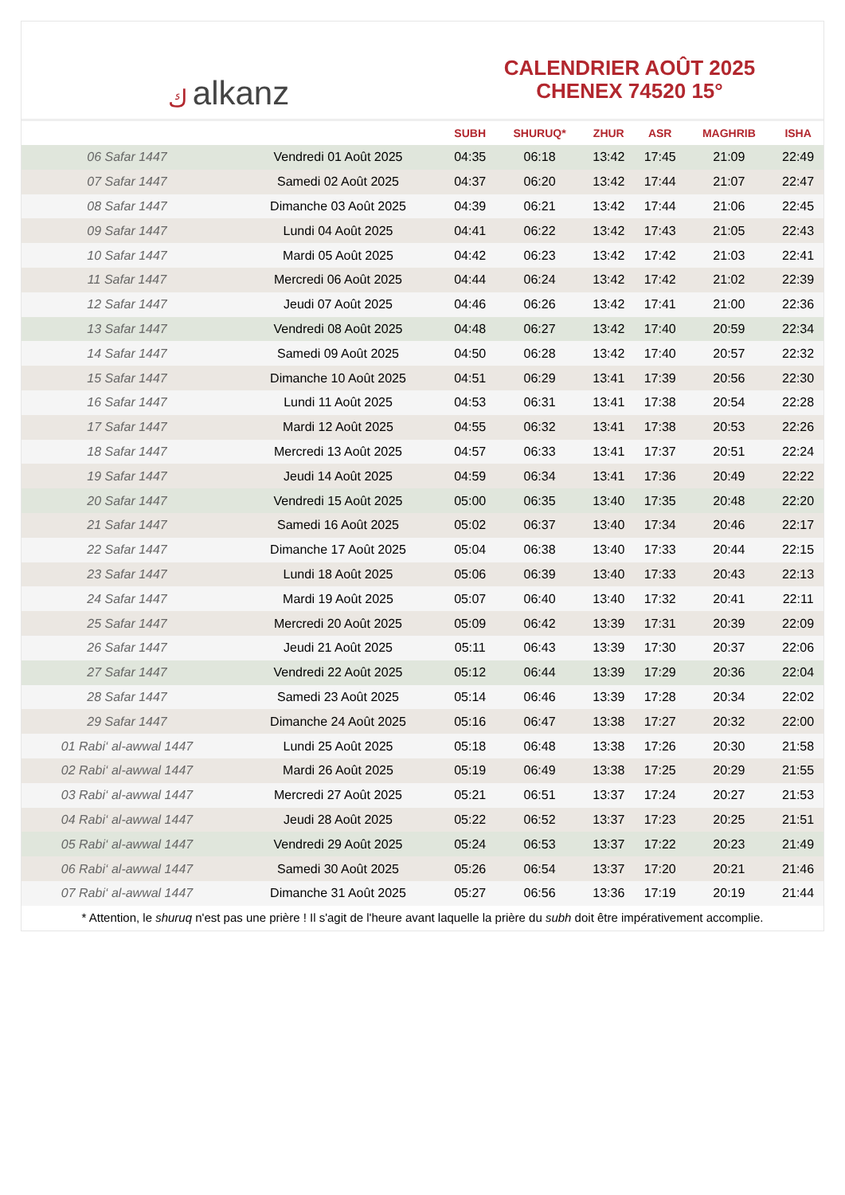ﻙalkanz
CALENDRIER AOÛT 2025
CHENEX 74520 15°
| | | SUBH | SHURUQ* | ZHUR | ASR | MAGHRIB | ISHA |
| --- | --- | --- | --- | --- | --- | --- | --- |
| 06 Safar 1447 | Vendredi 01 Août 2025 | 04:35 | 06:18 | 13:42 | 17:45 | 21:09 | 22:49 |
| 07 Safar 1447 | Samedi 02 Août 2025 | 04:37 | 06:20 | 13:42 | 17:44 | 21:07 | 22:47 |
| 08 Safar 1447 | Dimanche 03 Août 2025 | 04:39 | 06:21 | 13:42 | 17:44 | 21:06 | 22:45 |
| 09 Safar 1447 | Lundi 04 Août 2025 | 04:41 | 06:22 | 13:42 | 17:43 | 21:05 | 22:43 |
| 10 Safar 1447 | Mardi 05 Août 2025 | 04:42 | 06:23 | 13:42 | 17:42 | 21:03 | 22:41 |
| 11 Safar 1447 | Mercredi 06 Août 2025 | 04:44 | 06:24 | 13:42 | 17:42 | 21:02 | 22:39 |
| 12 Safar 1447 | Jeudi 07 Août 2025 | 04:46 | 06:26 | 13:42 | 17:41 | 21:00 | 22:36 |
| 13 Safar 1447 | Vendredi 08 Août 2025 | 04:48 | 06:27 | 13:42 | 17:40 | 20:59 | 22:34 |
| 14 Safar 1447 | Samedi 09 Août 2025 | 04:50 | 06:28 | 13:42 | 17:40 | 20:57 | 22:32 |
| 15 Safar 1447 | Dimanche 10 Août 2025 | 04:51 | 06:29 | 13:41 | 17:39 | 20:56 | 22:30 |
| 16 Safar 1447 | Lundi 11 Août 2025 | 04:53 | 06:31 | 13:41 | 17:38 | 20:54 | 22:28 |
| 17 Safar 1447 | Mardi 12 Août 2025 | 04:55 | 06:32 | 13:41 | 17:38 | 20:53 | 22:26 |
| 18 Safar 1447 | Mercredi 13 Août 2025 | 04:57 | 06:33 | 13:41 | 17:37 | 20:51 | 22:24 |
| 19 Safar 1447 | Jeudi 14 Août 2025 | 04:59 | 06:34 | 13:41 | 17:36 | 20:49 | 22:22 |
| 20 Safar 1447 | Vendredi 15 Août 2025 | 05:00 | 06:35 | 13:40 | 17:35 | 20:48 | 22:20 |
| 21 Safar 1447 | Samedi 16 Août 2025 | 05:02 | 06:37 | 13:40 | 17:34 | 20:46 | 22:17 |
| 22 Safar 1447 | Dimanche 17 Août 2025 | 05:04 | 06:38 | 13:40 | 17:33 | 20:44 | 22:15 |
| 23 Safar 1447 | Lundi 18 Août 2025 | 05:06 | 06:39 | 13:40 | 17:33 | 20:43 | 22:13 |
| 24 Safar 1447 | Mardi 19 Août 2025 | 05:07 | 06:40 | 13:40 | 17:32 | 20:41 | 22:11 |
| 25 Safar 1447 | Mercredi 20 Août 2025 | 05:09 | 06:42 | 13:39 | 17:31 | 20:39 | 22:09 |
| 26 Safar 1447 | Jeudi 21 Août 2025 | 05:11 | 06:43 | 13:39 | 17:30 | 20:37 | 22:06 |
| 27 Safar 1447 | Vendredi 22 Août 2025 | 05:12 | 06:44 | 13:39 | 17:29 | 20:36 | 22:04 |
| 28 Safar 1447 | Samedi 23 Août 2025 | 05:14 | 06:46 | 13:39 | 17:28 | 20:34 | 22:02 |
| 29 Safar 1447 | Dimanche 24 Août 2025 | 05:16 | 06:47 | 13:38 | 17:27 | 20:32 | 22:00 |
| 01 Rabi‘ al-awwal 1447 | Lundi 25 Août 2025 | 05:18 | 06:48 | 13:38 | 17:26 | 20:30 | 21:58 |
| 02 Rabi‘ al-awwal 1447 | Mardi 26 Août 2025 | 05:19 | 06:49 | 13:38 | 17:25 | 20:29 | 21:55 |
| 03 Rabi‘ al-awwal 1447 | Mercredi 27 Août 2025 | 05:21 | 06:51 | 13:37 | 17:24 | 20:27 | 21:53 |
| 04 Rabi‘ al-awwal 1447 | Jeudi 28 Août 2025 | 05:22 | 06:52 | 13:37 | 17:23 | 20:25 | 21:51 |
| 05 Rabi‘ al-awwal 1447 | Vendredi 29 Août 2025 | 05:24 | 06:53 | 13:37 | 17:22 | 20:23 | 21:49 |
| 06 Rabi‘ al-awwal 1447 | Samedi 30 Août 2025 | 05:26 | 06:54 | 13:37 | 17:20 | 20:21 | 21:46 |
| 07 Rabi‘ al-awwal 1447 | Dimanche 31 Août 2025 | 05:27 | 06:56 | 13:36 | 17:19 | 20:19 | 21:44 |
* Attention, le shuruq n'est pas une prière ! Il s'agit de l'heure avant laquelle la prière du subh doit être impérativement accomplie.